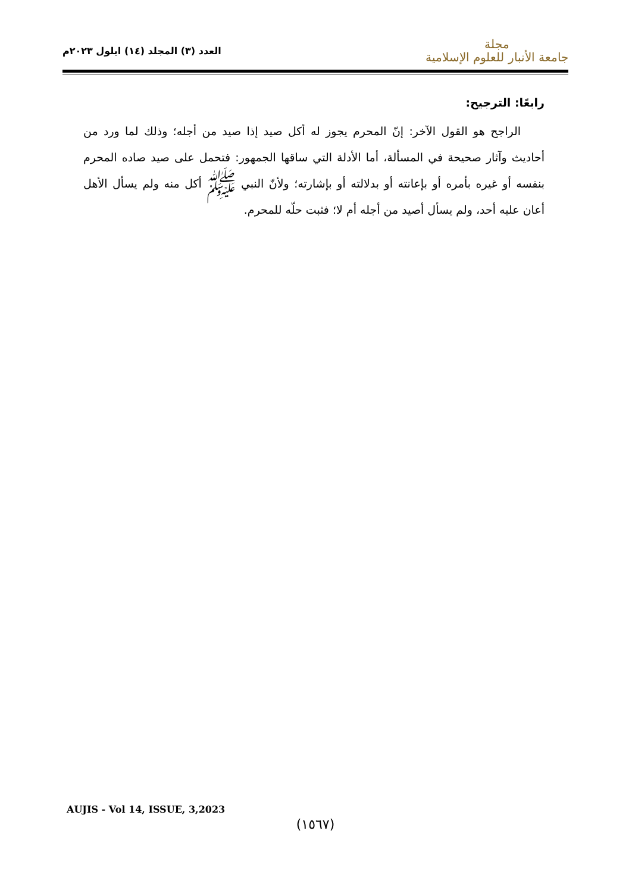مجلة
جامعة الأنبار للعلوم الإسلامية
العدد (٣) المجلد (١٤) ايلول ٢٠٢٣م
رابعًا: الترجيح:
الراجح هو القول الآخر: إنّ المحرم يجوز له أكل صيد إذا صيد من أجله؛ وذلك لما ورد من أحاديث وآثار صحيحة في المسألة، أما الأدلة التي ساقها الجمهور: فتحمل على صيد صاده المحرم بنفسه أو غيره بأمره أو بإعانته أو بدلالته أو بإشارته؛ ولأنّ النبي ﷺ أكل منه ولم يسأل الأهل أعان عليه أحد، ولم يسأل أصيد من أجله أم لا؛ فثبت حلّه للمحرم.
AUJIS - Vol 14, ISSUE, 3,2023
(١٥٦٧)